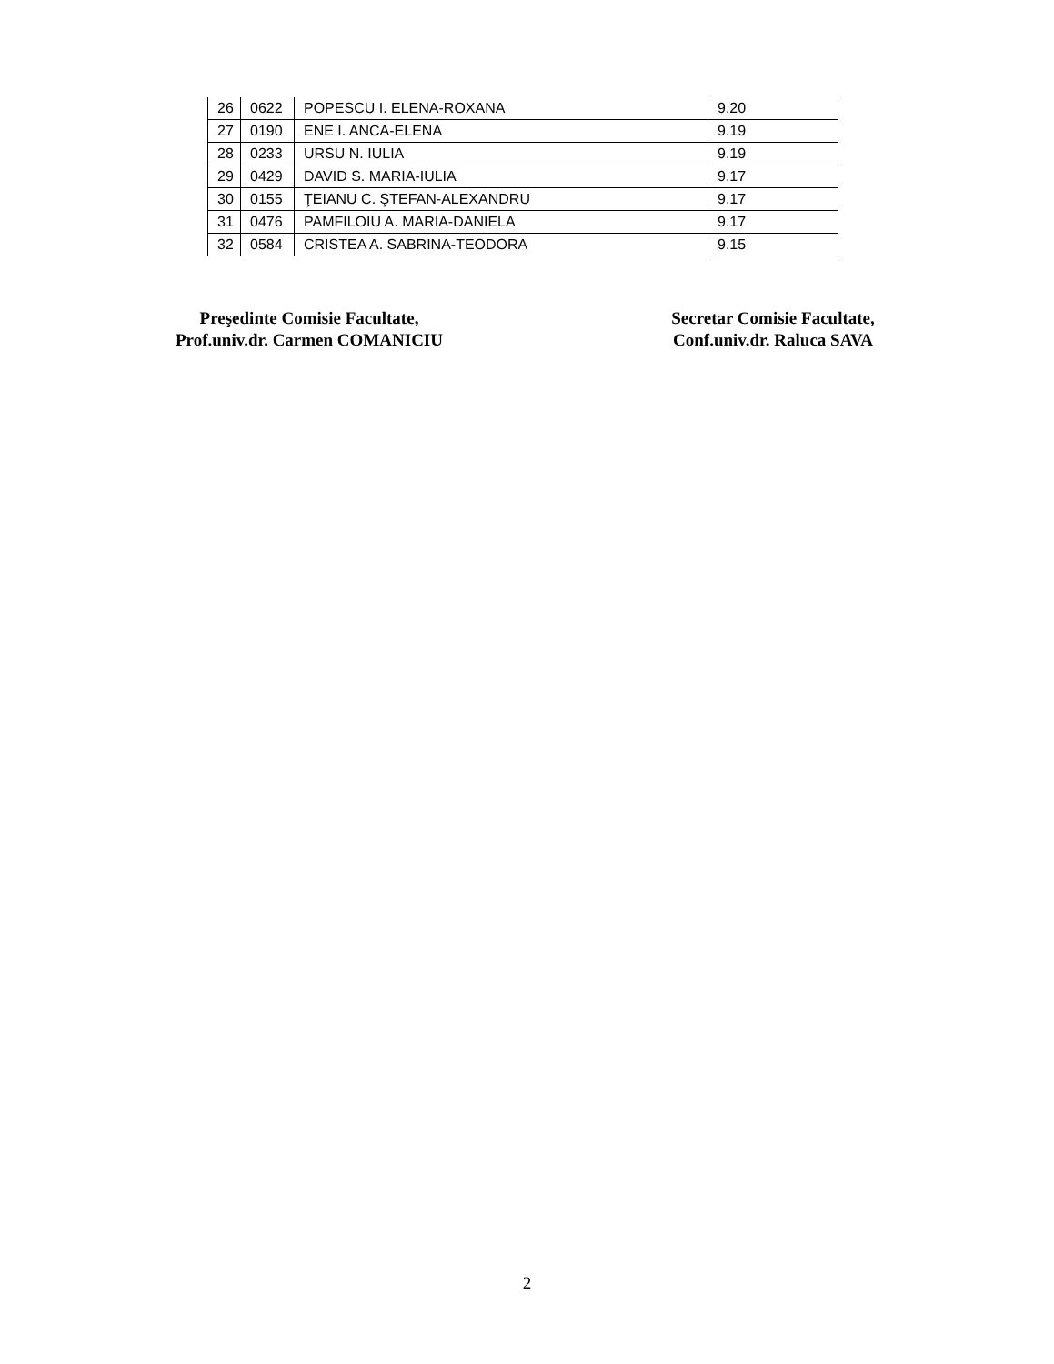| 26 | 0622 | POPESCU I. ELENA-ROXANA | 9.20 |
| 27 | 0190 | ENE I. ANCA-ELENA | 9.19 |
| 28 | 0233 | URSU N. IULIA | 9.19 |
| 29 | 0429 | DAVID S. MARIA-IULIA | 9.17 |
| 30 | 0155 | ŢEIANU C. ŞTEFAN-ALEXANDRU | 9.17 |
| 31 | 0476 | PAMFILOIU A. MARIA-DANIELA | 9.17 |
| 32 | 0584 | CRISTEA A. SABRINA-TEODORA | 9.15 |
Preşedinte Comisie Facultate,
Prof.univ.dr. Carmen COMANICIU
Secretar Comisie Facultate,
Conf.univ.dr. Raluca SAVA
2